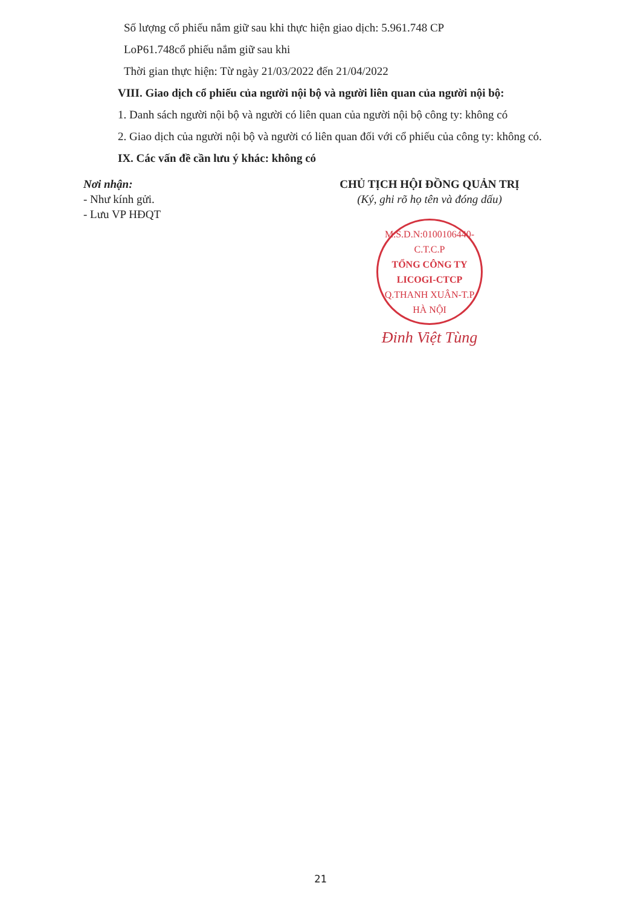Số lượng cổ phiếu nắm giữ sau khi thực hiện giao dịch: 5.961.748 CP
LoP61.748cổ phiếu nắm giữ sau khi
Thời gian thực hiện: Từ ngày 21/03/2022 đến 21/04/2022
VIII. Giao dịch cổ phiếu của người nội bộ và người liên quan của người nội bộ:
1. Danh sách người nội bộ và người có liên quan của người nội bộ công ty: không có
2. Giao dịch của người nội bộ và người có liên quan đối với cổ phiếu của công ty: không có.
IX. Các vấn đề cần lưu ý khác: không có
Nơi nhận:
- Như kính gửi.
- Lưu VP HĐQT
CHỦ TỊCH HỘI ĐỒNG QUẢN TRỊ
(Ký, ghi rõ họ tên và đóng dấu)
M.S.D.N:0100106440-C.T.C.P
TỔNG CÔNG TY
LICOGI-CTCP
Q.THANH XUÂN-T.P HÀ NỘI
Đinh Việt Tùng
21